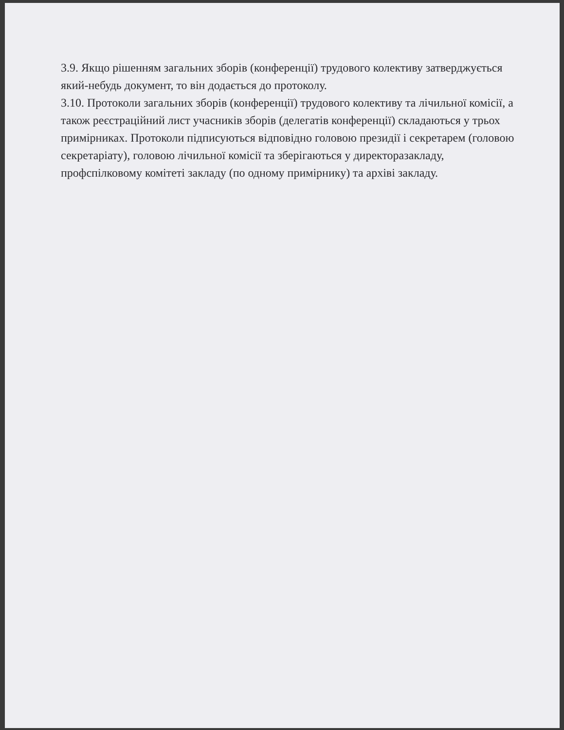3.9. Якщо рішенням загальних зборів (конференції) трудового колективу затверджується який-небудь документ, то він додається до протоколу.
3.10. Протоколи загальних зборів (конференції) трудового колективу та лічильної комісії, а також реєстраційний лист учасників зборів (делегатів конференції) складаються у трьох примірниках. Протоколи підписуються відповідно головою президії і секретарем (головою секретаріату), головою лічильної комісії та зберігаються у директоразакладу, профспілковому комітеті закладу (по одному примірнику) та архіві закладу.